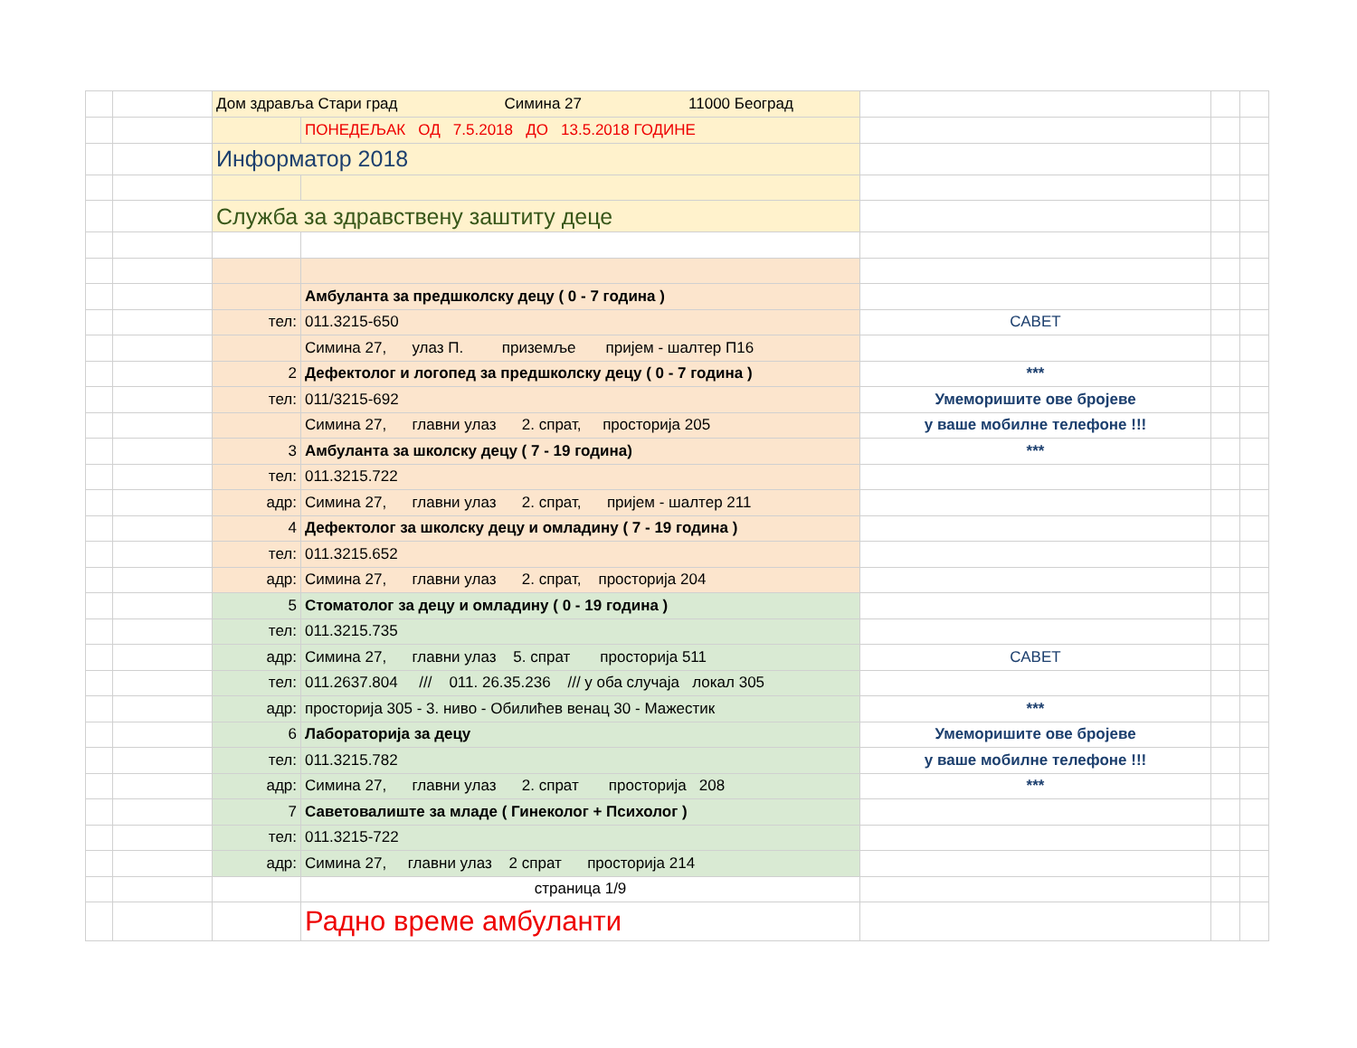| | | Дом здравља Стари град Симина 27 11000 Београд | | | | |
| | | | ПОНЕДЕЉАК ОД 7.5.2018 ДО 13.5.2018 ГОДИНЕ | | | |
| | | Информатор 2018 | | | | |
| | | Служба за здравствену заштиту деце | | | | |
| | | | Амбуланта за предшколску децу ( 0 - 7 година ) | | | |
| | | тел: | 011.3215-650 | САВЕТ | | |
| | | | Симина 27, улаз П. приземље пријем - шалтер П16 | | | |
| | | 2 | Дефектолог и логопед за предшколску децу ( 0 - 7 година ) | *** | | |
| | | тел: | 011/3215-692 | Умеморишите ове бројеве | | |
| | | | Симина 27, главни улаз 2. спрат, просторија 205 | у ваше мобилне телефоне !!! | | |
| | | 3 | Амбуланта за школску децу ( 7 - 19 година) | *** | | |
| | | тел: | 011.3215.722 | | | |
| | | адр: | Симина 27, главни улаз 2. спрат, пријем - шалтер 211 | | | |
| | | 4 | Дефектолог за школску децу и омладину ( 7 - 19 година ) | | | |
| | | тел: | 011.3215.652 | | | |
| | | адр: | Симина 27, главни улаз 2. спрат, просторија 204 | | | |
| | | 5 | Стоматолог за децу и омладину ( 0 - 19 година ) | | | |
| | | тел: | 011.3215.735 | | | |
| | | адр: | Симина 27, главни улаз 5. спрат просторија 511 | САВЕТ | | |
| | | тел: | 011.2637.804 /// 011. 26.35.236 /// у оба случаја локал 305 | | | |
| | | адр: | просторија 305 - 3. ниво - Обилићев венац 30 - Мажестик | *** | | |
| | | 6 | Лабораторија за децу | Умеморишите ове бројеве | | |
| | | тел: | 011.3215.782 | у ваше мобилне телефоне !!! | | |
| | | адр: | Симина 27, главни улаз 2. спрат просторија 208 | *** | | |
| | | 7 | Саветовалиште за младе ( Гинеколог + Психолог ) | | | |
| | | тел: | 011.3215-722 | | | |
| | | адр: | Симина 27, главни улаз 2 спрат просторија 214 | | | |
| | | | страница 1/9 | | | |
| | | | Радно време амбуланти | | | |